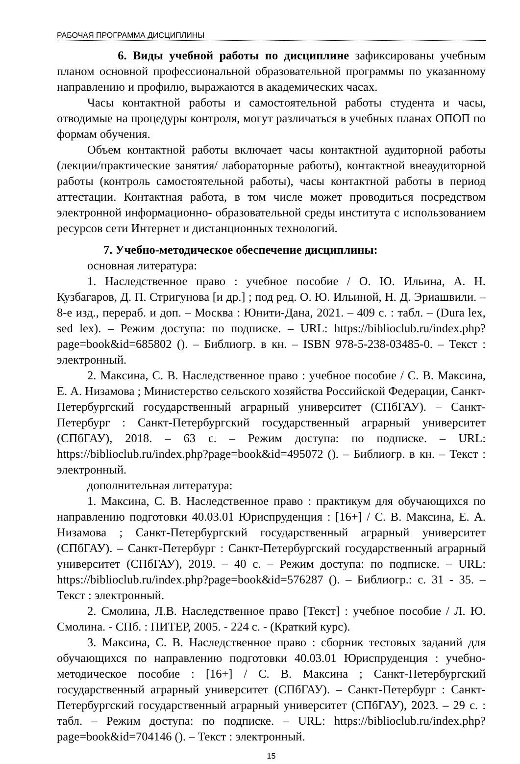РАБОЧАЯ ПРОГРАММА ДИСЦИПЛИНЫ
6. Виды учебной работы по дисциплине зафиксированы учебным планом основной профессиональной образовательной программы по указанному направлению и профилю, выражаются в академических часах.
Часы контактной работы и самостоятельной работы студента и часы, отводимые на процедуры контроля, могут различаться в учебных планах ОПОП по формам обучения.
Объем контактной работы включает часы контактной аудиторной работы (лекции/практические занятия/ лабораторные работы), контактной внеаудиторной работы (контроль самостоятельной работы), часы контактной работы в период аттестации. Контактная работа, в том числе может проводиться посредством электронной информационно- образовательной среды института с использованием ресурсов сети Интернет и дистанционных технологий.
7. Учебно-методическое обеспечение дисциплины:
основная литература:
1. Наследственное право : учебное пособие / О. Ю. Ильина, А. Н. Кузбагаров, Д. П. Стригунова [и др.] ; под ред. О. Ю. Ильиной, Н. Д. Эриашвили. – 8-е изд., перераб. и доп. – Москва : Юнити-Дана, 2021. – 409 с. : табл. – (Dura lex, sed lex). – Режим доступа: по подписке. – URL: https://biblioclub.ru/index.php?page=book&id=685802 (). – Библиогр. в кн. – ISBN 978-5-238-03485-0. – Текст : электронный.
2. Максина, С. В. Наследственное право : учебное пособие / С. В. Максина, Е. А. Низамова ; Министерство сельского хозяйства Российской Федерации, Санкт-Петербургский государственный аграрный университет (СПбГАУ). – Санкт-Петербург : Санкт-Петербургский государственный аграрный университет (СПбГАУ), 2018. – 63 с. – Режим доступа: по подписке. – URL: https://biblioclub.ru/index.php?page=book&id=495072 (). – Библиогр. в кн. – Текст : электронный.
дополнительная литература:
1. Максина, С. В. Наследственное право : практикум для обучающихся по направлению подготовки 40.03.01 Юриспруденция : [16+] / С. В. Максина, Е. А. Низамова ; Санкт-Петербургский государственный аграрный университет (СПбГАУ). – Санкт-Петербург : Санкт-Петербургский государственный аграрный университет (СПбГАУ), 2019. – 40 с. – Режим доступа: по подписке. – URL: https://biblioclub.ru/index.php?page=book&id=576287 (). – Библиогр.: с. 31 - 35. – Текст : электронный.
2. Смолина, Л.В. Наследственное право [Текст] : учебное пособие / Л. Ю. Смолина. - СПб. : ПИТЕР, 2005. - 224 с. - (Краткий курс).
3. Максина, С. В. Наследственное право : сборник тестовых заданий для обучающихся по направлению подготовки 40.03.01 Юриспруденция : учебно-методическое пособие : [16+] / С. В. Максина ; Санкт-Петербургский государственный аграрный университет (СПбГАУ). – Санкт-Петербург : Санкт-Петербургский государственный аграрный университет (СПбГАУ), 2023. – 29 с. : табл. – Режим доступа: по подписке. – URL: https://biblioclub.ru/index.php?page=book&id=704146 (). – Текст : электронный.
15